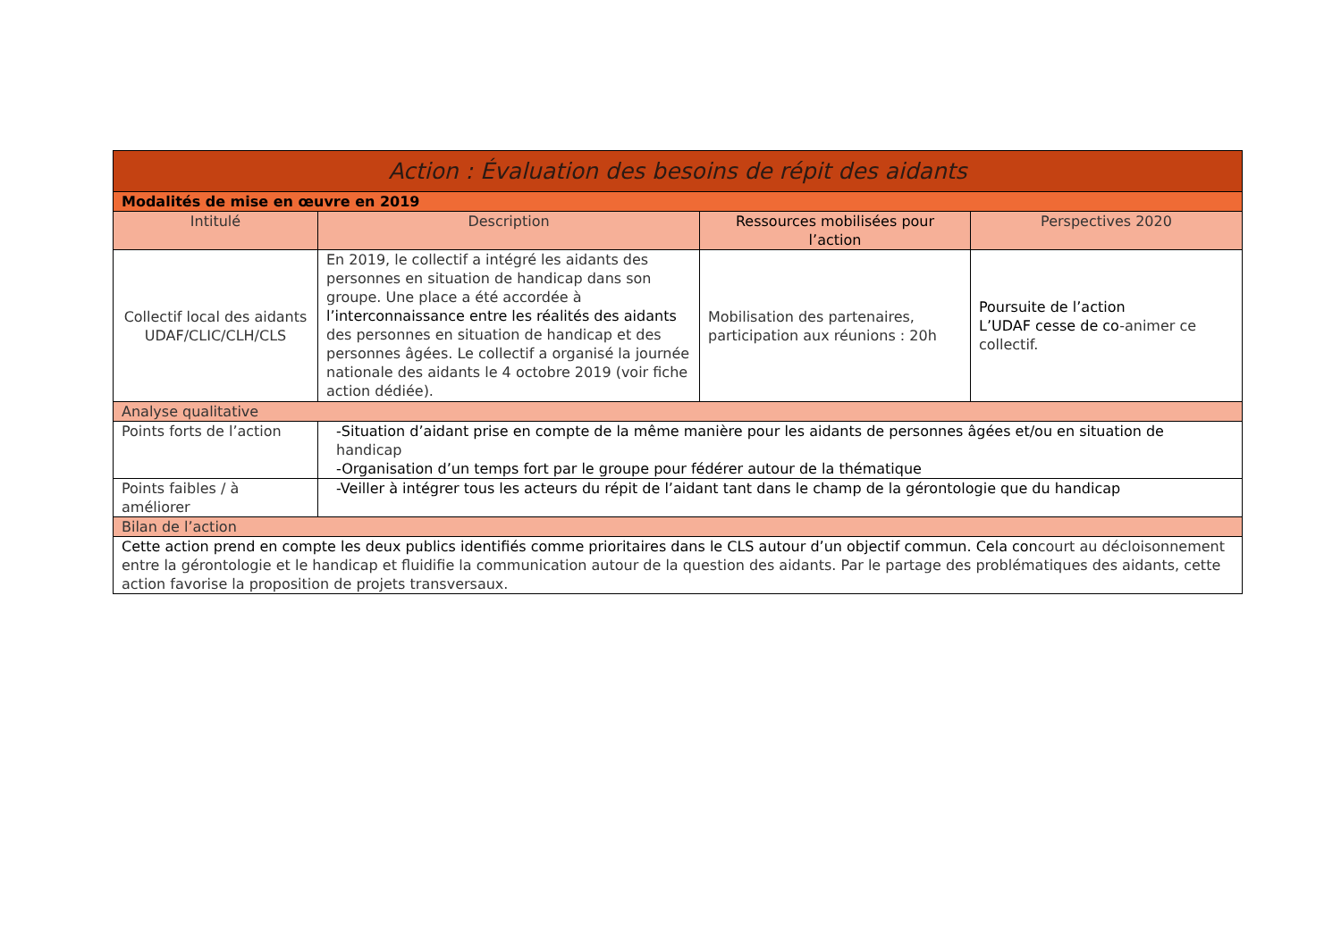| Action : Évaluation des besoins de répit des aidants | | | |
| Modalités de mise en œuvre en 2019 | | | |
| Intitulé | Description | Ressources mobilisées pour l’action | Perspectives 2020 |
| Collectif local des aidants UDAF/CLIC/CLH/CLS | En 2019, le collectif a intégré les aidants des personnes en situation de handicap dans son groupe. Une place a été accordée à l’interconnaissance entre les réalités des aidants des personnes en situation de handicap et des personnes âgées. Le collectif a organisé la journée nationale des aidants le 4 octobre 2019 (voir fiche action dédiée). | Mobilisation des partenaires, participation aux réunions : 20h | Poursuite de l’action L’UDAF cesse de co -animer ce collectif. |
| Analyse qualitative | | | |
| Points forts de l’action | -Situation d’aidant prise en compte de la même manière pour les aidants de personnes âgées et/ou en situation de handicap -Organisation d’un temps fort par le groupe pour fédérer autour de la thématique | | |
| Points faibles / à améliorer | -Veiller à intégrer tous les acteurs du répit de l’aidant tant dans le champ de la gérontologie que du handicap | | |
| Bilan de l’action | | | |
| Cette action prend en compte les deux publics identifiés comme prioritaires dans le CLS autour d’un objectif commun. Cela con court au décloisonnement entre la gérontologie et le handicap et fluidifie la communication autour de la question des aidants. Par le partage des problématiques des aidants, cette action favorise la proposition de projets transversaux. | | | |